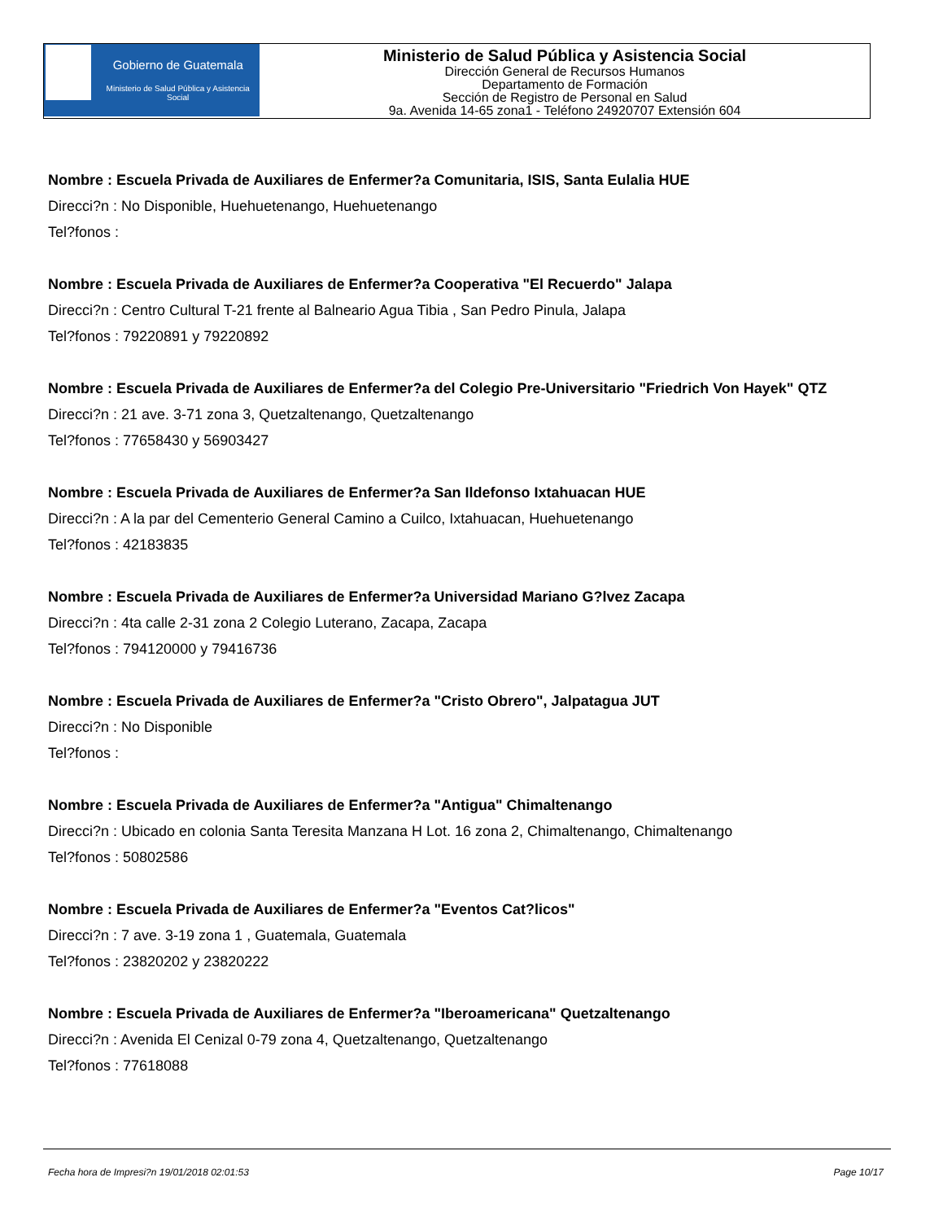Gobierno de Guatemala
Ministerio de Salud Pública y Asistencia Social
Ministerio de Salud Pública y Asistencia Social
Dirección General de Recursos Humanos
Departamento de Formación
Sección de Registro de Personal en Salud
9a. Avenida 14-65 zona1 - Teléfono 24920707 Extensión 604
Nombre : Escuela Privada de Auxiliares de Enfermer?a Comunitaria, ISIS, Santa Eulalia HUE
Direcci?n : No Disponible, Huehuetenango, Huehuetenango
Tel?fonos :
Nombre : Escuela Privada de Auxiliares de Enfermer?a Cooperativa "El Recuerdo" Jalapa
Direcci?n : Centro Cultural T-21 frente al Balneario Agua Tibia , San Pedro Pinula, Jalapa
Tel?fonos : 79220891 y 79220892
Nombre : Escuela Privada de Auxiliares de Enfermer?a del Colegio Pre-Universitario "Friedrich Von Hayek" QTZ
Direcci?n : 21 ave. 3-71 zona 3, Quetzaltenango, Quetzaltenango
Tel?fonos : 77658430 y 56903427
Nombre : Escuela Privada de Auxiliares de Enfermer?a San Ildefonso Ixtahuacan HUE
Direcci?n : A la par del Cementerio General Camino a Cuilco, Ixtahuacan, Huehuetenango
Tel?fonos : 42183835
Nombre : Escuela Privada de Auxiliares de Enfermer?a Universidad Mariano G?lvez Zacapa
Direcci?n : 4ta calle 2-31 zona 2 Colegio Luterano, Zacapa, Zacapa
Tel?fonos : 794120000 y 79416736
Nombre : Escuela Privada de Auxiliares de Enfermer?a "Cristo Obrero", Jalpatagua JUT
Direcci?n : No Disponible
Tel?fonos :
Nombre : Escuela Privada de Auxiliares de Enfermer?a "Antigua" Chimaltenango
Direcci?n : Ubicado en colonia Santa Teresita Manzana H Lot. 16 zona 2, Chimaltenango, Chimaltenango
Tel?fonos : 50802586
Nombre : Escuela Privada de Auxiliares de Enfermer?a "Eventos Cat?licos"
Direcci?n : 7 ave. 3-19 zona 1 , Guatemala, Guatemala
Tel?fonos : 23820202 y 23820222
Nombre : Escuela Privada de Auxiliares de Enfermer?a "Iberoamericana" Quetzaltenango
Direcci?n : Avenida El Cenizal 0-79 zona 4, Quetzaltenango, Quetzaltenango
Tel?fonos : 77618088
Fecha hora de Impresi?n 19/01/2018 02:01:53 Page 10/17